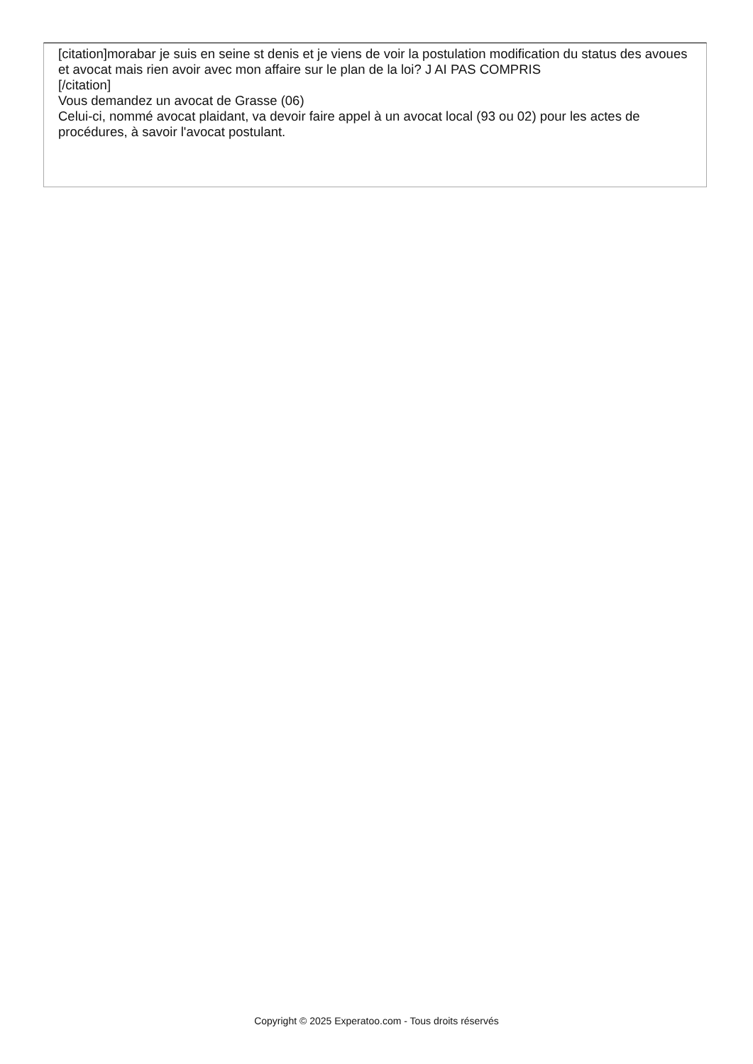[citation]morabar je suis en seine st denis et je viens de voir la postulation modification du status des avoues et avocat mais rien avoir avec mon affaire sur le plan de la loi? J AI PAS COMPRIS
[/citation]
Vous demandez un avocat de Grasse (06)
Celui-ci, nommé avocat plaidant, va devoir faire appel à un avocat local (93 ou 02) pour les actes de procédures, à savoir l'avocat postulant.
Copyright © 2025 Experatoo.com - Tous droits réservés